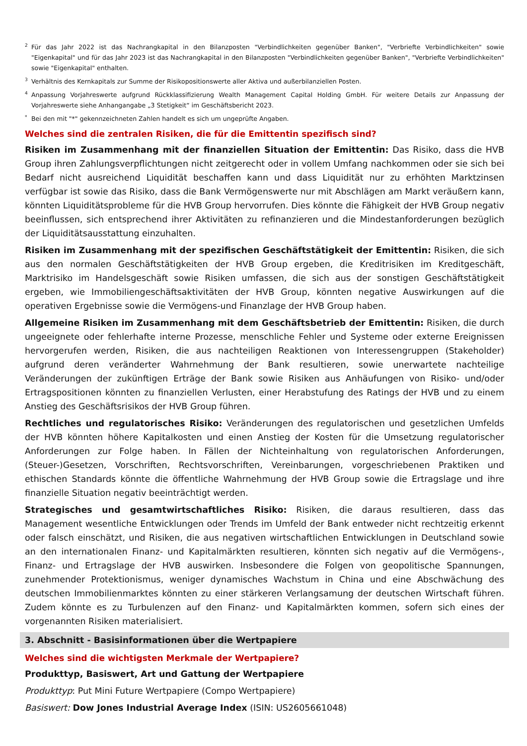2 Für das Jahr 2022 ist das Nachrangkapital in den Bilanzposten "Verbindlichkeiten gegenüber Banken", "Verbriefte Verbindlichkeiten" sowie "Eigenkapital" und für das Jahr 2023 ist das Nachrangkapital in den Bilanzposten "Verbindlichkeiten gegenüber Banken", "Verbriefte Verbindlichkeiten" sowie "Eigenkapital" enthalten.
3 Verhältnis des Kernkapitals zur Summe der Risikopositionswerte aller Aktiva und außerbilanziellen Posten.
4 Anpassung Vorjahreswerte aufgrund Rückklassifizierung Wealth Management Capital Holding GmbH. Für weitere Details zur Anpassung der Vorjahreswerte siehe Anhangangabe „3 Stetigkeit“ im Geschäftsbericht 2023.
* Bei den mit "*" gekennzeichneten Zahlen handelt es sich um ungeprüfte Angaben.
Welches sind die zentralen Risiken, die für die Emittentin spezifisch sind?
Risiken im Zusammenhang mit der finanziellen Situation der Emittentin: Das Risiko, dass die HVB Group ihren Zahlungsverpflichtungen nicht zeitgerecht oder in vollem Umfang nachkommen oder sie sich bei Bedarf nicht ausreichend Liquidität beschaffen kann und dass Liquidität nur zu erhöhten Marktzinsen verfügbar ist sowie das Risiko, dass die Bank Vermögenswerte nur mit Abschlägen am Markt veräußern kann, könnten Liquiditätsprobleme für die HVB Group hervorrufen. Dies könnte die Fähigkeit der HVB Group negativ beeinflussen, sich entsprechend ihrer Aktivitäten zu refinanzieren und die Mindestanforderungen bezüglich der Liquiditätsausstattung einzuhalten.
Risiken im Zusammenhang mit der spezifischen Geschäftstätigkeit der Emittentin: Risiken, die sich aus den normalen Geschäftstätigkeiten der HVB Group ergeben, die Kreditrisiken im Kreditgeschäft, Marktrisiko im Handelsgeschäft sowie Risiken umfassen, die sich aus der sonstigen Geschäftstätigkeit ergeben, wie Immobiliengeschäftsaktivitäten der HVB Group, könnten negative Auswirkungen auf die operativen Ergebnisse sowie die Vermögens-und Finanzlage der HVB Group haben.
Allgemeine Risiken im Zusammenhang mit dem Geschäftsbetrieb der Emittentin: Risiken, die durch ungeeignete oder fehlerhafte interne Prozesse, menschliche Fehler und Systeme oder externe Ereignissen hervorgerufen werden, Risiken, die aus nachteiligen Reaktionen von Interessengruppen (Stakeholder) aufgrund deren veränderter Wahrnehmung der Bank resultieren, sowie unerwartete nachteilige Veränderungen der zukünftigen Erträge der Bank sowie Risiken aus Anhäufungen von Risiko- und/oder Ertragspositionen könnten zu finanziellen Verlusten, einer Herabstufung des Ratings der HVB und zu einem Anstieg des Geschäftsrisikos der HVB Group führen.
Rechtliches und regulatorisches Risiko: Veränderungen des regulatorischen und gesetzlichen Umfelds der HVB könnten höhere Kapitalkosten und einen Anstieg der Kosten für die Umsetzung regulatorischer Anforderungen zur Folge haben. In Fällen der Nichteinhaltung von regulatorischen Anforderungen, (Steuer-)Gesetzen, Vorschriften, Rechtsvorschriften, Vereinbarungen, vorgeschriebenen Praktiken und ethischen Standards könnte die öffentliche Wahrnehmung der HVB Group sowie die Ertragslage und ihre finanzielle Situation negativ beeinträchtigt werden.
Strategisches und gesamtwirtschaftliches Risiko: Risiken, die daraus resultieren, dass das Management wesentliche Entwicklungen oder Trends im Umfeld der Bank entweder nicht rechtzeitig erkennt oder falsch einschätzt, und Risiken, die aus negativen wirtschaftlichen Entwicklungen in Deutschland sowie an den internationalen Finanz- und Kapitalmärkten resultieren, könnten sich negativ auf die Vermögens-, Finanz- und Ertragslage der HVB auswirken. Insbesondere die Folgen von geopolitische Spannungen, zunehmender Protektionismus, weniger dynamisches Wachstum in China und eine Abschwächung des deutschen Immobilienmarktes könnten zu einer stärkeren Verlangsamung der deutschen Wirtschaft führen. Zudem könnte es zu Turbulenzen auf den Finanz- und Kapitalmärkten kommen, sofern sich eines der vorgenannten Risiken materialisiert.
3. Abschnitt - Basisinformationen über die Wertpapiere
Welches sind die wichtigsten Merkmale der Wertpapiere?
Produkttyp, Basiswert, Art und Gattung der Wertpapiere
Produkttyp: Put Mini Future Wertpapiere (Compo Wertpapiere)
Basiswert: Dow Jones Industrial Average Index (ISIN: US2605661048)